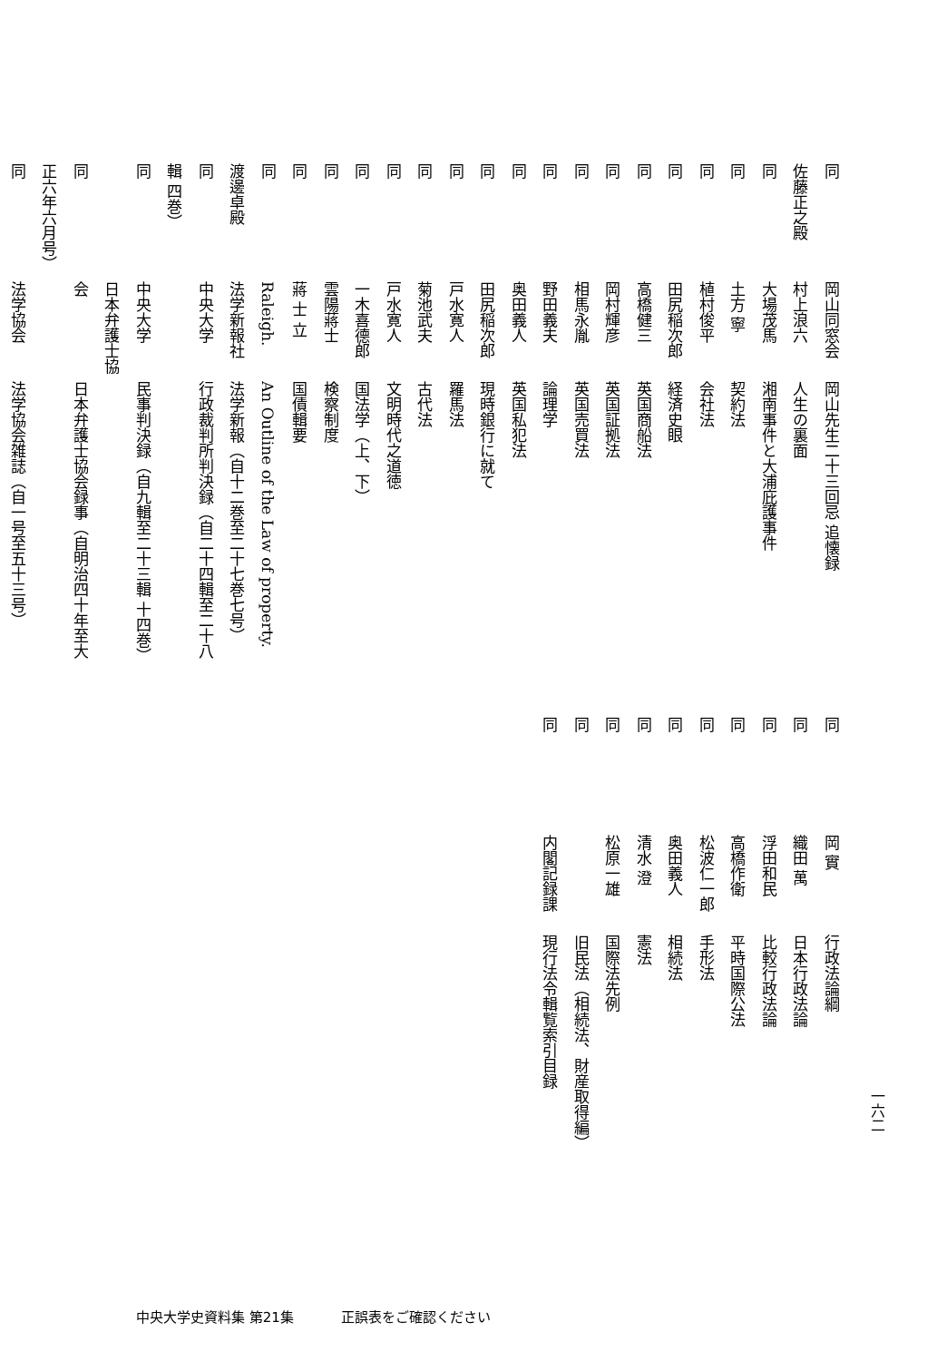同岡山同窓会岡山先生二十三回忌 追懐録
佐藤正之殿 村上浪六人生の裏面
同大場茂馬湘南事件と大浦庇護事件
同土方 寧契約法
同植村俊平会社法
同田尻稲次郎経済史眼
同高橋健三英国商船法
同岡村輝彦英国証拠法
同相馬永胤英国売買法
同野田義夫論理学
同奥田義人英国私犯法
同田尻稲次郎現時銀行に就て
同戸水寛人羅馬法
同菊池武夫古代法
同戸水寛人文明時代之道徳
同一木喜德郎国法学（上、下）
同雲陽蔣士検察制度
同蔣 士 立国債輯要
同Raleigh. An Outline of the Law of property.
渡邊卓殿 法学新報社法学新報（自十二巻至二十七巻七号）
同中央大学行政裁判所判決録（自二十四輯至二十八輯 四巻）
同中央大学民事判決録（自九輯至二十三輯 十四巻）
同日本弁護士協会日本弁護士協会録事（自明治四十年至大正六年六月号）
同法学協会法学協会雑誌（自一号至五十三号）
同岡 實行政法論綱
同織田 萬日本行政法論
同浮田和民比較行政法論
同高橋作衛平時国際公法
同松波仁一郎手形法
同奥田義人相続法
同清水 澄憲法
同松原一雄国際法先例
同 旧民法（相続法、財産取得編）
同内閣記録課現行法令輯覧索引目録
一六二
中央大学史資料集 第21集 正誤表をご確認ください